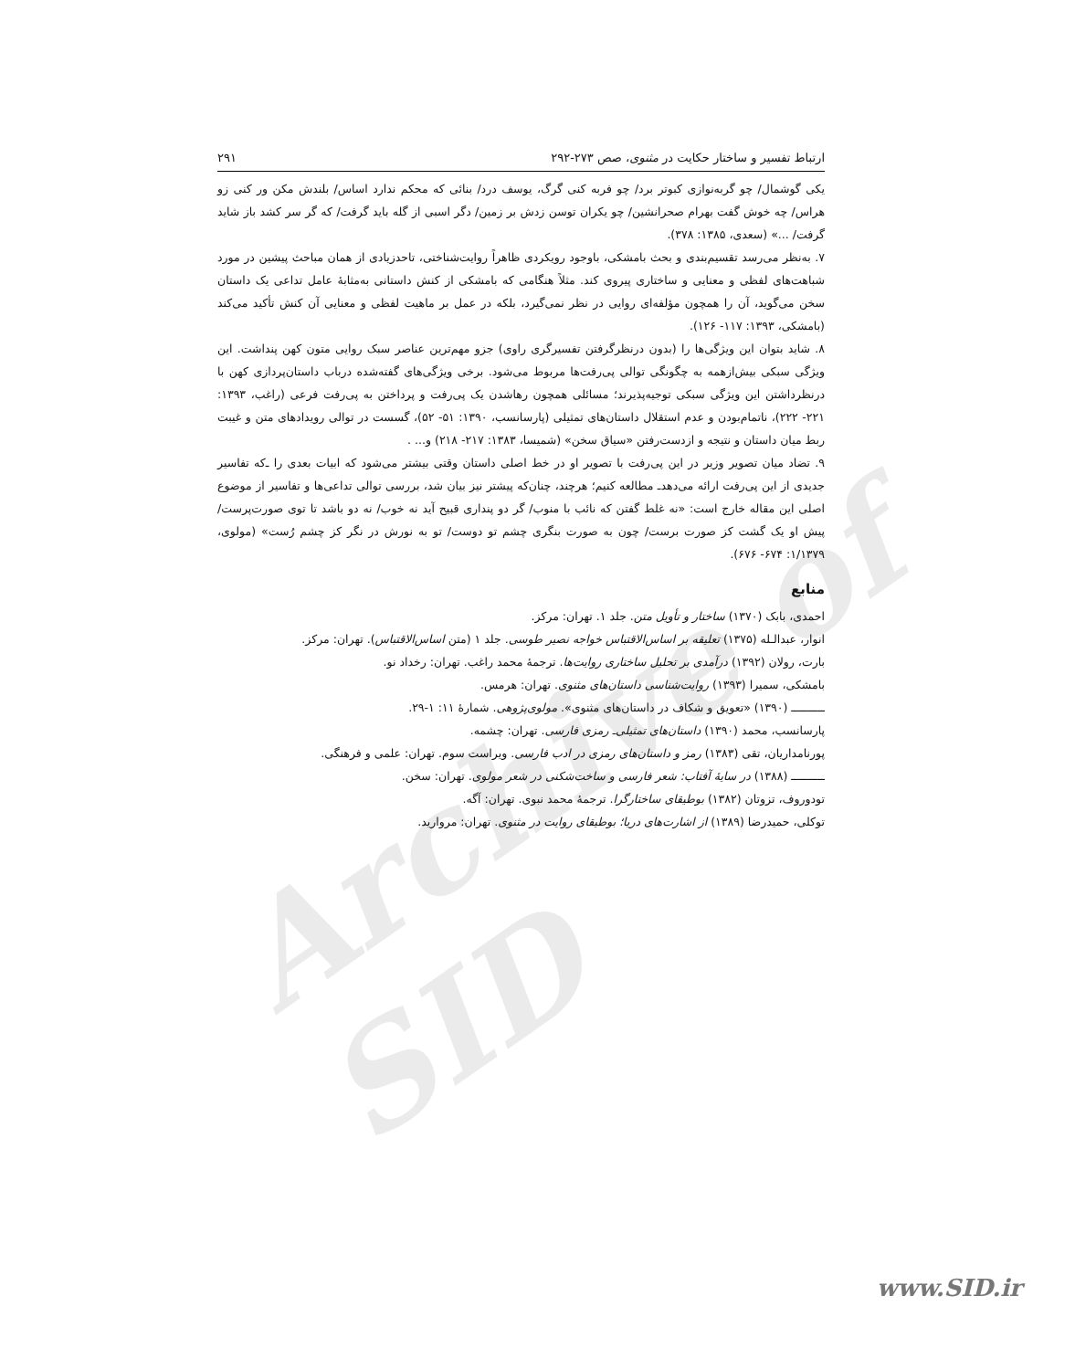Archive of SID
ارتباط تفسیر و ساختار حکایت در مثنوی، صص ۲۷۳-۲۹۲ ۲۹۱
یکی گوشمال/ چو گربه‌نوازی کبوتر برد/ چو فربه کنی گرگ، یوسف درد/ بنائی که محکم ندارد اساس/ بلندش مکن ور کنی زو هراس/ چه خوش گفت بهرام صحرانشین/ چو یکران توسن زدش بر زمین/ دگر اسبی از گله باید گرفت/ که گر سر کشد باز شاید گرفت/ ...» (سعدی، ۱۳۸۵: ۳۷۸).
۷. به‌نظر می‌رسد تقسیم‌بندی و بحث بامشکی، باوجود رویکردی ظاهراً روایت‌شناختی، تاحدزیادی از همان مباحث پیشین در مورد شباهت‌های لفظی و معنایی و ساختاری پیروی کند. مثلاً هنگامی که بامشکی از کنش داستانی به‌مثابهٔ عامل تداعی یک داستان سخن می‌گوید، آن را همچون مؤلفه‌ای روایی در نظر نمی‌گیرد، بلکه در عمل بر ماهیت لفظی و معنایی آن کنش تأکید می‌کند (بامشکی، ۱۳۹۳: ۱۱۷- ۱۲۶).
۸. شاید بتوان این ویژگی‌ها را (بدون درنظرگرفتن تفسیرگری راوی) جزو مهم‌ترین عناصر سبک روایی متون کهن پنداشت. این ویژگی سبکی بیش‌ازهمه به چگونگی توالی پی‌رفت‌ها مربوط می‌شود. برخی ویژگی‌های گفته‌شده درباب داستان‌پردازی کهن با درنظرداشتن این ویژگی سبکی توجیه‌پذیرند؛ مسائلی همچون رهاشدن یک پی‌رفت و پرداختن به پی‌رفت فرعی (راغب، ۱۳۹۳: ۲۲۱- ۲۲۲)، ناتمام‌بودن و عدم استقلال داستان‌های تمثیلی (پارسانسب، ۱۳۹۰: ۵۱- ۵۲)، گسست در توالی رویدادهای متن و غیبت ربط میان داستان و نتیجه و ازدست‌رفتن «سیاق سخن» (شمیسا، ۱۳۸۳: ۲۱۷- ۲۱۸) و... .
۹. تضاد میان تصویر وزیر در این پی‌رفت با تصویر او در خط اصلی داستان وقتی بیشتر می‌شود که ابیات بعدی را ـ‌که تفاسیر جدیدی از این پی‌رفت ارائه می‌دهدـ مطالعه کنیم؛ هرچند، چنان‌که پیشتر نیز بیان شد، بررسی توالی تداعی‌ها و تفاسیر از موضوع اصلی این مقاله خارج است: «نه غلط گفتن که نائب با منوب/ گر دو پنداری قبیح آید نه خوب/ نه دو باشد تا توی صورت‌پرست/ پیش او یک گشت کز صورت برست/ چون به صورت بنگری چشم تو دوست/ تو به نورش در نگر کز چشم رُست» (مولوی، ۱/۱۳۷۹: ۶۷۴- ۶۷۶).
منابع
احمدی، بابک (۱۳۷۰) ساختار و تأویل متن. جلد ۱. تهران: مرکز.
انوار، عبدالـله (۱۳۷۵) تعلیقه بر اساس‌الاقتباس خواجه نصیر طوسی. جلد ۱ (متن اساس‌الاقتباس). تهران: مرکز.
بارت، رولان (۱۳۹۲) درآمدی بر تحلیل ساختاری روایت‌ها. ترجمهٔ محمد راغب. تهران: رخداد نو.
بامشکی، سمیرا (۱۳۹۳) روایت‌شناسی داستان‌های مثنوی. تهران: هرمس.
ــــــــــ (۱۳۹۰) «تعویق و شکاف در داستان‌های مثنوی». مولوی‌پژوهی. شمارهٔ ۱۱: ۱-۲۹.
پارسانسب، محمد (۱۳۹۰) داستان‌های تمثیلی‌ـ رمزی فارسی. تهران: چشمه.
پورنامداریان، تقی (۱۳۸۳) رمز و داستان‌های رمزی در ادب فارسی. ویراست سوم. تهران: علمی و فرهنگی.
ــــــــــ (۱۳۸۸) در سایهٔ آفتاب: شعر فارسی و ساخت‌شکنی در شعر مولوی. تهران: سخن.
تودوروف، تزوتان (۱۳۸۲) بوطیقای ساختارگرا. ترجمهٔ محمد نبوی. تهران: آگه.
توکلی، حمیدرضا (۱۳۸۹) از اشارت‌های دریا؛ بوطیقای روایت در مثنوی. تهران: مروارید.
www.SID.ir